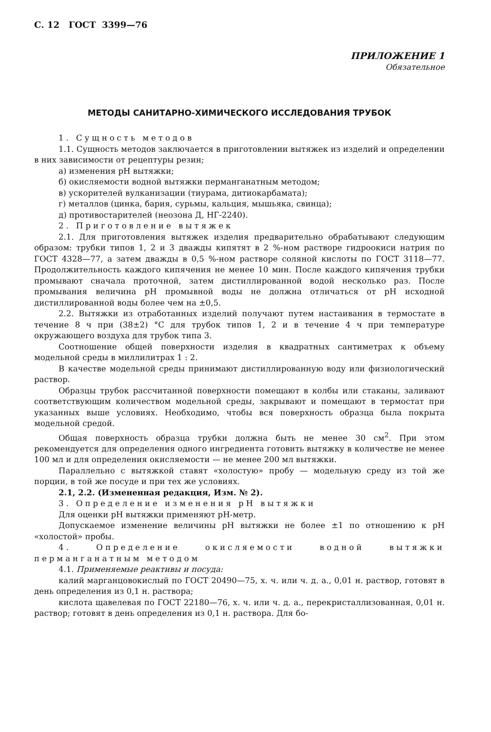С. 12 ГОСТ 3399—76
ПРИЛОЖЕНИЕ 1
Обязательное
МЕТОДЫ САНИТАРНО-ХИМИЧЕСКОГО ИССЛЕДОВАНИЯ ТРУБОК
1. Сущность методов
1.1. Сущность методов заключается в приготовлении вытяжек из изделий и определении в них зависимости от рецептуры резин;
а) изменения pH вытяжки;
б) окисляемости водной вытяжки перманганатным методом;
в) ускорителей вулканизации (тиурама, дитиокарбамата);
г) металлов (цинка, бария, сурьмы, кальция, мышьяка, свинца);
д) противостарителей (неозона Д, НГ-2240).
2. Приготовление вытяжек
2.1. Для приготовления вытяжек изделия предварительно обрабатывают следующим образом: трубки типов 1, 2 и 3 дважды кипятят в 2 %-ном растворе гидроокиси натрия по ГОСТ 4328—77, а затем дважды в 0,5 %-ном растворе соляной кислоты по ГОСТ 3118—77. Продолжительность каждого кипячения не менее 10 мин. После каждого кипячения трубки промывают сначала проточной, затем дистиллированной водой несколько раз. После промывания величина pH промывной воды не должна отличаться от pH исходной дистиллированной воды более чем на ±0,5.
2.2. Вытяжки из отработанных изделий получают путем настаивания в термостате в течение 8 ч при (38±2) °С для трубок типов 1, 2 и в течение 4 ч при температуре окружающего воздуха для трубок типа 3.
Соотношение общей поверхности изделия в квадратных сантиметрах к объему модельной среды в миллилитрах 1 : 2.
В качестве модельной среды принимают дистиллированную воду или физиологический раствор.
Образцы трубок рассчитанной поверхности помещают в колбы или стаканы, заливают соответствующим количеством модельной среды, закрывают и помещают в термостат при указанных выше условиях. Необходимо, чтобы вся поверхность образца была покрыта модельной средой.
Общая поверхность образца трубки должна быть не менее 30 см<sup>2</sup>. При этом рекомендуется для определения одного ингредиента готовить вытяжку в количестве не менее 100 мл и для определения окисляемости — не менее 200 мл вытяжки.
Параллельно с вытяжкой ставят «холостую» пробу — модельную среду из той же порции, в той же посуде и при тех же условиях.
2.1, 2.2. (Измененная редакция, Изм. № 2).
3. Определение изменения pH вытяжки
Для оценки pH вытяжки применяют pH-метр.
Допускаемое изменение величины pH вытяжки не более ±1 по отношению к pH «холостой» пробы.
4. Определение окисляемости водной вытяжки перманганатным методом
4.1. Применяемые реактивы и посуда:
калий марганцовокислый по ГОСТ 20490—75, х. ч. или ч. д. а., 0,01 н. раствор, готовят в день определения из 0,1 н. раствора;
кислота щавелевая по ГОСТ 22180—76, х. ч. или ч. д. а., перекристаллизованная, 0,01 н. раствор; готовят в день определения из 0,1 н. раствора. Для бо-